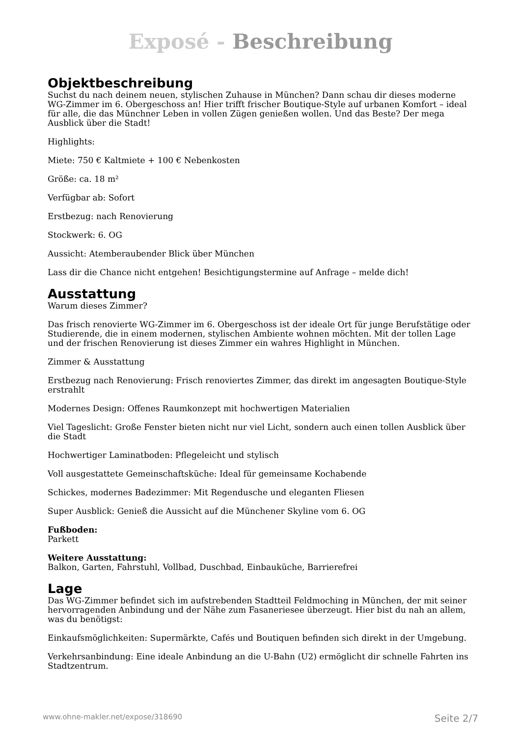Exposé - Beschreibung
Objektbeschreibung
Suchst du nach deinem neuen, stylischen Zuhause in München? Dann schau dir dieses moderne WG-Zimmer im 6. Obergeschoss an! Hier trifft frischer Boutique-Style auf urbanen Komfort – ideal für alle, die das Münchner Leben in vollen Zügen genießen wollen. Und das Beste? Der mega Ausblick über die Stadt!
Highlights:
Miete: 750 € Kaltmiete + 100 € Nebenkosten
Größe: ca. 18 m²
Verfügbar ab: Sofort
Erstbezug: nach Renovierung
Stockwerk: 6. OG
Aussicht: Atemberaubender Blick über München
Lass dir die Chance nicht entgehen! Besichtigungstermine auf Anfrage – melde dich!
Ausstattung
Warum dieses Zimmer?
Das frisch renovierte WG-Zimmer im 6. Obergeschoss ist der ideale Ort für junge Berufstätige oder Studierende, die in einem modernen, stylischen Ambiente wohnen möchten. Mit der tollen Lage und der frischen Renovierung ist dieses Zimmer ein wahres Highlight in München.
Zimmer & Ausstattung
Erstbezug nach Renovierung: Frisch renoviertes Zimmer, das direkt im angesagten Boutique-Style erstrahlt
Modernes Design: Offenes Raumkonzept mit hochwertigen Materialien
Viel Tageslicht: Große Fenster bieten nicht nur viel Licht, sondern auch einen tollen Ausblick über die Stadt
Hochwertiger Laminatboden: Pflegeleicht und stylisch
Voll ausgestattete Gemeinschaftsküche: Ideal für gemeinsame Kochabende
Schickes, modernes Badezimmer: Mit Regendusche und eleganten Fliesen
Super Ausblick: Genieß die Aussicht auf die Münchener Skyline vom 6. OG
Fußboden:
Parkett
Weitere Ausstattung:
Balkon, Garten, Fahrstuhl, Vollbad, Duschbad, Einbauküche, Barrierefrei
Lage
Das WG-Zimmer befindet sich im aufstrebenden Stadtteil Feldmoching in München, der mit seiner hervorragenden Anbindung und der Nähe zum Fasaneriesee überzeugt. Hier bist du nah an allem, was du benötigst:
Einkaufsmöglichkeiten: Supermärkte, Cafés und Boutiquen befinden sich direkt in der Umgebung.
Verkehrsanbindung: Eine ideale Anbindung an die U-Bahn (U2) ermöglicht dir schnelle Fahrten ins Stadtzentrum.
www.ohne-makler.net/expose/318690 Seite 2/7